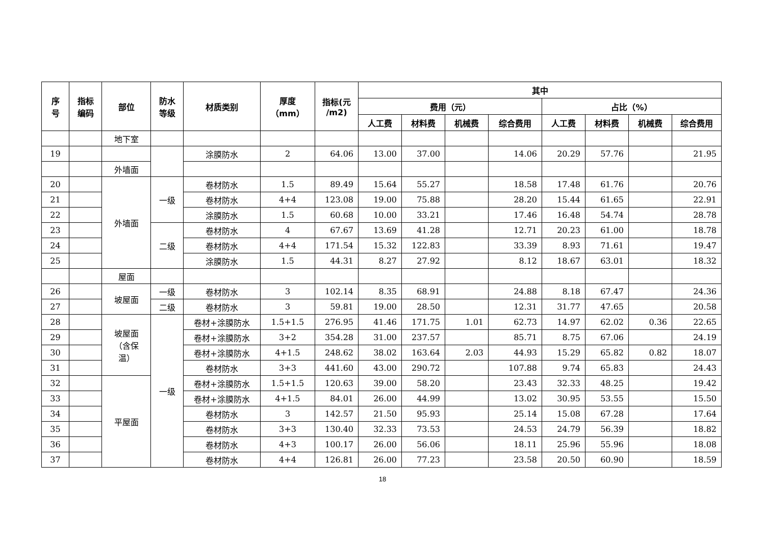| 序 号 | 指标 编码 | 部位 | 防水 等级 | 材质类别 | 厚度 （mm） | 指标(元 /m2) | 其中 | | | | | | | |
| --- | --- | --- | --- | --- | --- | --- | --- | --- | --- | --- | --- | --- | --- | --- |
| | | | | | | | 费用（元） | | | | 占比（%） | | | |
| | | | | | | | 人工费 | 材料费 | 机械费 | 综合费用 | 人工费 | 材料费 | 机械费 | 综合费用 |
| | | 地下室 | | | | | | | | | | | | |
| 19 | | | | 涂膜防水 | 2 | 64.06 | 13.00 | 37.00 | | 14.06 | 20.29 | 57.76 | | 21.95 |
| | | 外墙面 | | | | | | | | | | | | |
| 20 | | 外墙面 | 一级 | 卷材防水 | 1.5 | 89.49 | 15.64 | 55.27 | | 18.58 | 17.48 | 61.76 | | 20.76 |
| 21 | | | | 卷材防水 | 4+4 | 123.08 | 19.00 | 75.88 | | 28.20 | 15.44 | 61.65 | | 22.91 |
| 22 | | | | 涂膜防水 | 1.5 | 60.68 | 10.00 | 33.21 | | 17.46 | 16.48 | 54.74 | | 28.78 |
| 23 | | | 二级 | 卷材防水 | 4 | 67.67 | 13.69 | 41.28 | | 12.71 | 20.23 | 61.00 | | 18.78 |
| 24 | | | | 卷材防水 | 4+4 | 171.54 | 15.32 | 122.83 | | 33.39 | 8.93 | 71.61 | | 19.47 |
| 25 | | | | 涂膜防水 | 1.5 | 44.31 | 8.27 | 27.92 | | 8.12 | 18.67 | 63.01 | | 18.32 |
| | | 屋面 | | | | | | | | | | | | |
| 26 | | 坡屋面 | 一级 | 卷材防水 | 3 | 102.14 | 8.35 | 68.91 | | 24.88 | 8.18 | 67.47 | | 24.36 |
| 27 | | | 二级 | 卷材防水 | 3 | 59.81 | 19.00 | 28.50 | | 12.31 | 31.77 | 47.65 | | 20.58 |
| 28 | | 坡屋面 （含保 温） | 一级 | 卷材+涂膜防水 | 1.5+1.5 | 276.95 | 41.46 | 171.75 | 1.01 | 62.73 | 14.97 | 62.02 | 0.36 | 22.65 |
| 29 | | | | 卷材+涂膜防水 | 3+2 | 354.28 | 31.00 | 237.57 | | 85.71 | 8.75 | 67.06 | | 24.19 |
| 30 | | | | 卷材+涂膜防水 | 4+1.5 | 248.62 | 38.02 | 163.64 | 2.03 | 44.93 | 15.29 | 65.82 | 0.82 | 18.07 |
| 31 | | | | 卷材防水 | 3+3 | 441.60 | 43.00 | 290.72 | | 107.88 | 9.74 | 65.83 | | 24.43 |
| 32 | | 平屋面 | | 卷材+涂膜防水 | 1.5+1.5 | 120.63 | 39.00 | 58.20 | | 23.43 | 32.33 | 48.25 | | 19.42 |
| 33 | | | | 卷材+涂膜防水 | 4+1.5 | 84.01 | 26.00 | 44.99 | | 13.02 | 30.95 | 53.55 | | 15.50 |
| 34 | | | | 卷材防水 | 3 | 142.57 | 21.50 | 95.93 | | 25.14 | 15.08 | 67.28 | | 17.64 |
| 35 | | | | 卷材防水 | 3+3 | 130.40 | 32.33 | 73.53 | | 24.53 | 24.79 | 56.39 | | 18.82 |
| 36 | | | | 卷材防水 | 4+3 | 100.17 | 26.00 | 56.06 | | 18.11 | 25.96 | 55.96 | | 18.08 |
| 37 | | | | 卷材防水 | 4+4 | 126.81 | 26.00 | 77.23 | | 23.58 | 20.50 | 60.90 | | 18.59 |
18